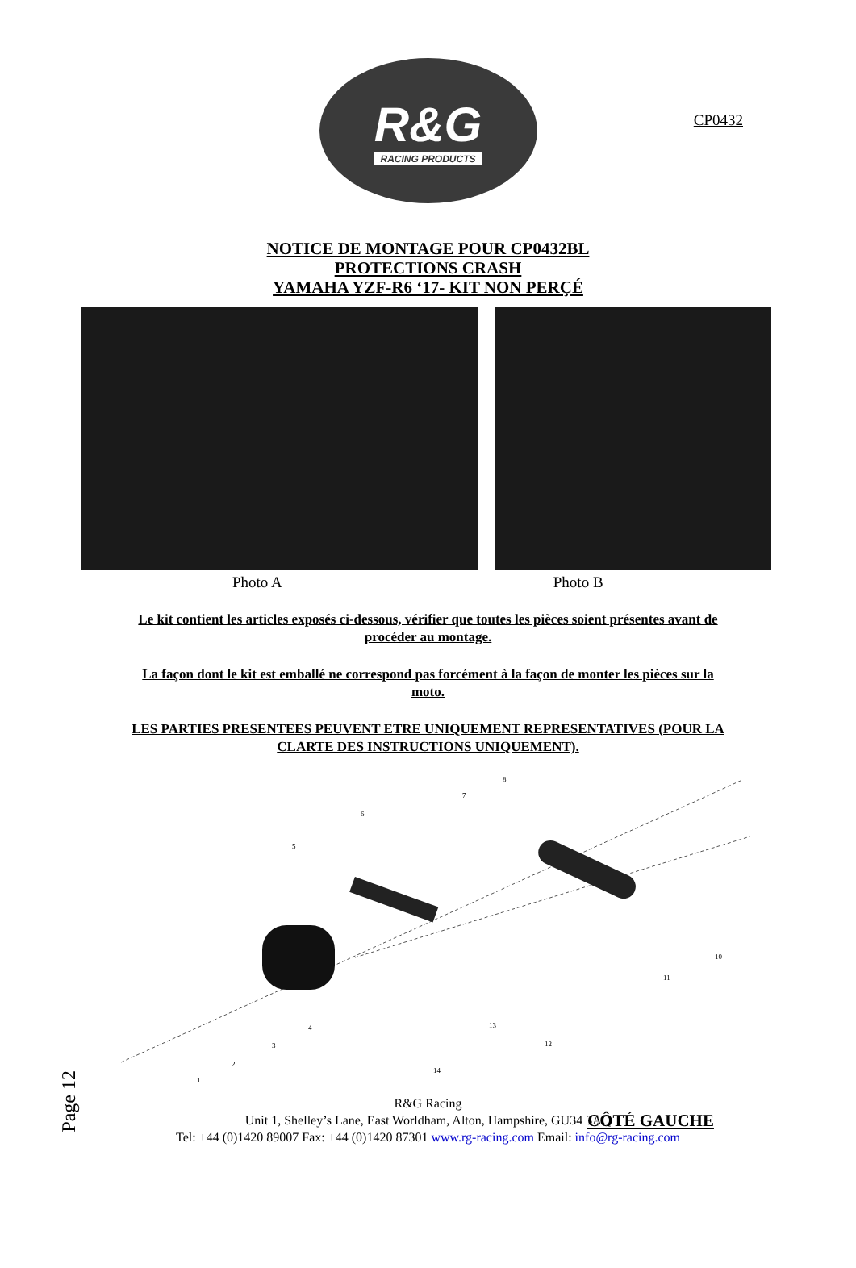CP0432
R&G
RACING PRODUCTS
NOTICE DE MONTAGE POUR CP0432BL
PROTECTIONS CRASH
YAMAHA YZF-R6 ‘17- KIT NON PERÇÉ
Photo A Photo B
Le kit contient les articles exposés ci-dessous, vérifier que toutes les pièces soient présentes avant de procéder au montage.
La façon dont le kit est emballé ne correspond pas forcément à la façon de monter les pièces sur la moto.
LES PARTIES PRESENTEES PEUVENT ETRE UNIQUEMENT REPRESENTATIVES (POUR LA CLARTE DES INSTRUCTIONS UNIQUEMENT).
1
2
3
4
5
6
7
8
10
11
12
13
14
Page 12
CÔTÉ GAUCHE
R&G Racing
Unit 1, Shelley’s Lane, East Worldham, Alton, Hampshire, GU34 3AQ
Tel: +44 (0)1420 89007 Fax: +44 (0)1420 87301 www.rg-racing.com Email: info@rg-racing.com